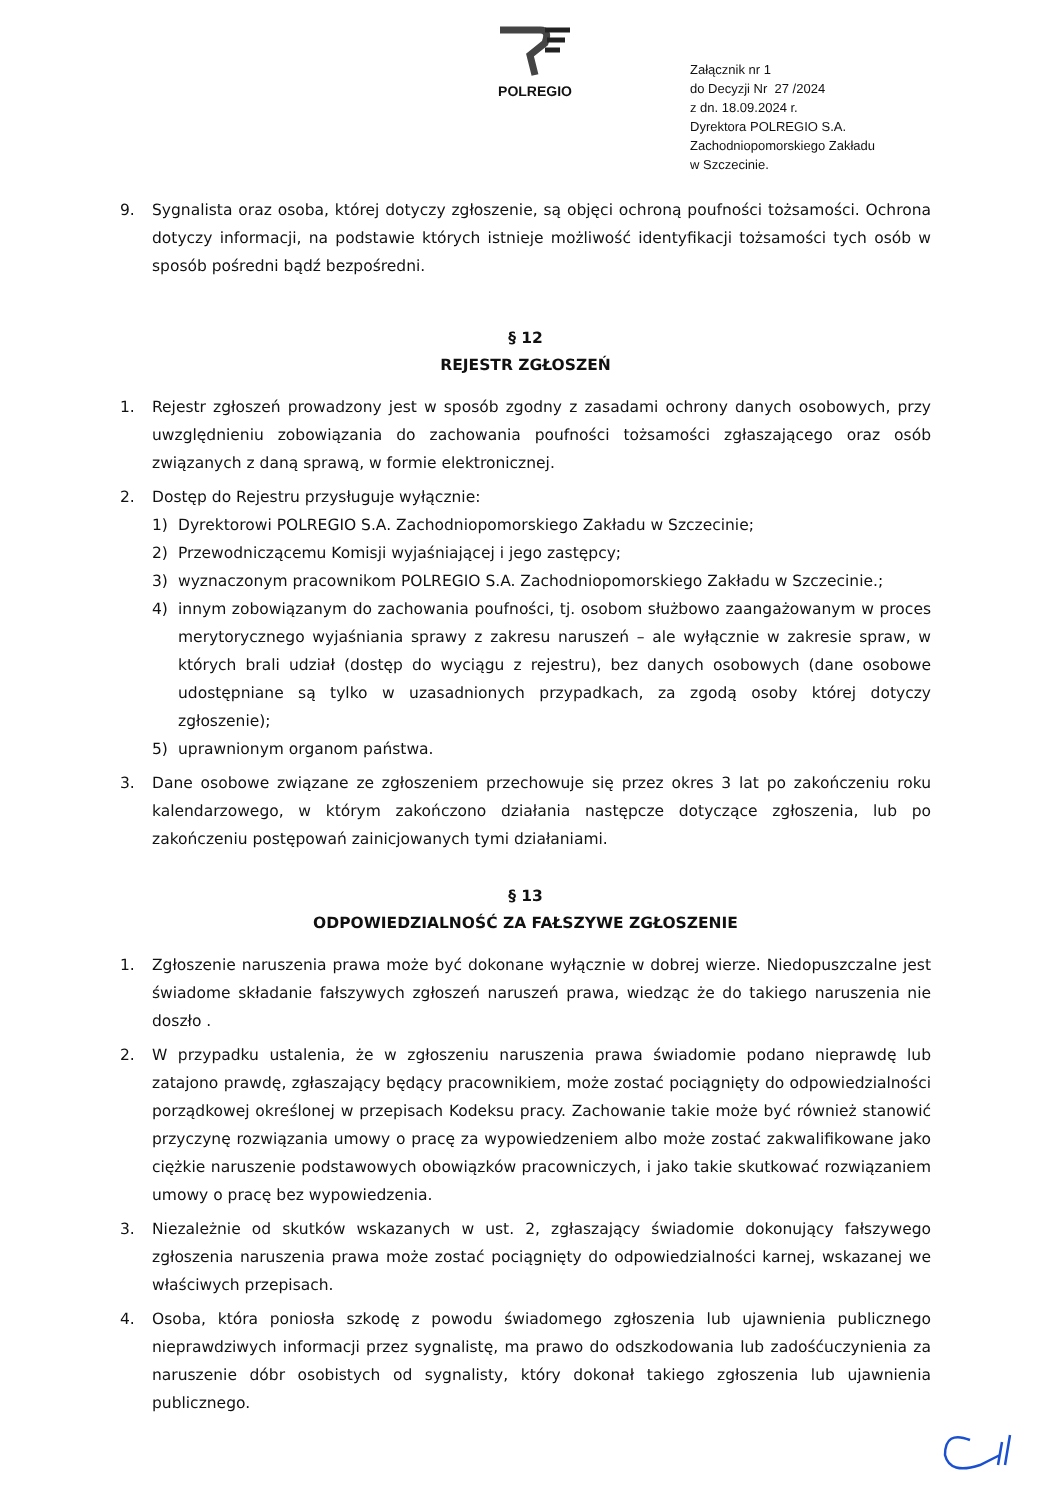POLREGIO
Załącznik nr 1
do Decyzji Nr 27 /2024
z dn. 18.09.2024 r.
Dyrektora POLREGIO S.A.
Zachodniopomorskiego Zakładu
w Szczecinie.
9. Sygnalista oraz osoba, której dotyczy zgłoszenie, są objęci ochroną poufności tożsamości. Ochrona dotyczy informacji, na podstawie których istnieje możliwość identyfikacji tożsamości tych osób w sposób pośredni bądź bezpośredni.
§ 12
REJESTR ZGŁOSZEŃ
1. Rejestr zgłoszeń prowadzony jest w sposób zgodny z zasadami ochrony danych osobowych, przy uwzględnieniu zobowiązania do zachowania poufności tożsamości zgłaszającego oraz osób związanych z daną sprawą, w formie elektronicznej.
2. Dostęp do Rejestru przysługuje wyłącznie:
1) Dyrektorowi POLREGIO S.A. Zachodniopomorskiego Zakładu w Szczecinie;
2) Przewodniczącemu Komisji wyjaśniającej i jego zastępcy;
3) wyznaczonym pracownikom POLREGIO S.A. Zachodniopomorskiego Zakładu w Szczecinie.;
4) innym zobowiązanym do zachowania poufności, tj. osobom służbowo zaangażowanym w proces merytorycznego wyjaśniania sprawy z zakresu naruszeń – ale wyłącznie w zakresie spraw, w których brali udział (dostęp do wyciągu z rejestru), bez danych osobowych (dane osobowe udostępniane są tylko w uzasadnionych przypadkach, za zgodą osoby której dotyczy zgłoszenie);
5) uprawnionym organom państwa.
3. Dane osobowe związane ze zgłoszeniem przechowuje się przez okres 3 lat po zakończeniu roku kalendarzowego, w którym zakończono działania następcze dotyczące zgłoszenia, lub po zakończeniu postępowań zainicjowanych tymi działaniami.
§ 13
ODPOWIEDZIALNOŚĆ ZA FAŁSZYWE ZGŁOSZENIE
1. Zgłoszenie naruszenia prawa może być dokonane wyłącznie w dobrej wierze. Niedopuszczalne jest świadome składanie fałszywych zgłoszeń naruszeń prawa, wiedząc że do takiego naruszenia nie doszło .
2. W przypadku ustalenia, że w zgłoszeniu naruszenia prawa świadomie podano nieprawdę lub zatajono prawdę, zgłaszający będący pracownikiem, może zostać pociągnięty do odpowiedzialności porządkowej określonej w przepisach Kodeksu pracy. Zachowanie takie może być również stanowić przyczynę rozwiązania umowy o pracę za wypowiedzeniem albo może zostać zakwalifikowane jako ciężkie naruszenie podstawowych obowiązków pracowniczych, i jako takie skutkować rozwiązaniem umowy o pracę bez wypowiedzenia.
3. Niezależnie od skutków wskazanych w ust. 2, zgłaszający świadomie dokonujący fałszywego zgłoszenia naruszenia prawa może zostać pociągnięty do odpowiedzialności karnej, wskazanej we właściwych przepisach.
4. Osoba, która poniosła szkodę z powodu świadomego zgłoszenia lub ujawnienia publicznego nieprawdziwych informacji przez sygnalistę, ma prawo do odszkodowania lub zadośćuczynienia za naruszenie dóbr osobistych od sygnalisty, który dokonał takiego zgłoszenia lub ujawnienia publicznego.